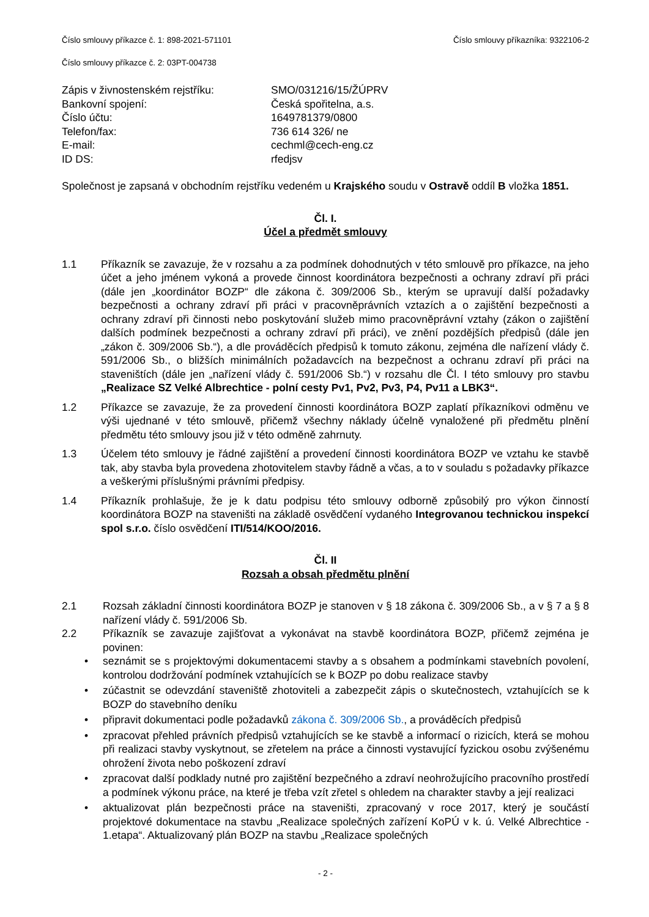Číslo smlouvy příkazce č. 1: 898-2021-571101 Číslo smlouvy příkazníka: 9322106-2
Číslo smlouvy příkazce č. 2: 03PT-004738
Zápis v živnostenském rejstříku:
SMO/031216/15/ŽÚPRV
Bankovní spojení:
Česká spořitelna, a.s.
Číslo účtu:
1649781379/0800
Telefon/fax:
736 614 326/ ne
E-mail:
cechml@cech-eng.cz
ID DS:
rfedjsv
Společnost je zapsaná v obchodním rejstříku vedeném u Krajského soudu v Ostravě oddíl B vložka 1851.
Čl. I.
Účel a předmět smlouvy
1.1 Příkazník se zavazuje, že v rozsahu a za podmínek dohodnutých v této smlouvě pro příkazce, na jeho účet a jeho jménem vykoná a provede činnost koordinátora bezpečnosti a ochrany zdraví při práci (dále jen „koordinátor BOZP“ dle zákona č. 309/2006 Sb., kterým se upravují další požadavky bezpečnosti a ochrany zdraví při práci v pracovněprávních vztazích a o zajištění bezpečnosti a ochrany zdraví při činnosti nebo poskytování služeb mimo pracovněprávní vztahy (zákon o zajištění dalších podmínek bezpečnosti a ochrany zdraví při práci), ve znění pozdějších předpisů (dále jen „zákon č. 309/2006 Sb.“), a dle prováděcích předpisů k tomuto zákonu, zejména dle nařízení vlády č. 591/2006 Sb., o bližších minimálních požadavcích na bezpečnost a ochranu zdraví při práci na staveništích (dále jen „nařízení vlády č. 591/2006 Sb.“) v rozsahu dle Čl. I této smlouvy pro stavbu „Realizace SZ Velké Albrechtice - polní cesty Pv1, Pv2, Pv3, P4, Pv11 a LBK3“.
1.2 Příkazce se zavazuje, že za provedení činnosti koordinátora BOZP zaplatí příkazníkovi odměnu ve výši ujednané v této smlouvě, přičemž všechny náklady účelně vynaložené při předmětu plnění předmětu této smlouvy jsou již v této odměně zahrnuty.
1.3 Účelem této smlouvy je řádné zajištění a provedení činnosti koordinátora BOZP ve vztahu ke stavbě tak, aby stavba byla provedena zhotovitelem stavby řádně a včas, a to v souladu s požadavky příkazce a veškerými příslušnými právními předpisy.
1.4 Příkazník prohlašuje, že je k datu podpisu této smlouvy odborně způsobilý pro výkon činností koordinátora BOZP na staveništi na základě osvědčení vydaného Integrovanou technickou inspekcí spol s.r.o. číslo osvědčení ITI/514/KOO/2016.
Čl. II
Rozsah a obsah předmětu plnění
2.1 Rozsah základní činnosti koordinátora BOZP je stanoven v § 18 zákona č. 309/2006 Sb., a v § 7 a § 8 nařízení vlády č. 591/2006 Sb.
2.2 Příkazník se zavazuje zajišťovat a vykonávat na stavbě koordinátora BOZP, přičemž zejména je povinen:
• seznámit se s projektovými dokumentacemi stavby a s obsahem a podmínkami stavebních povolení, kontrolou dodržování podmínek vztahujících se k BOZP po dobu realizace stavby
• zúčastnit se odevzdání staveniště zhotoviteli a zabezpečit zápis o skutečnostech, vztahujících se k BOZP do stavebního deníku
• připravit dokumentaci podle požadavků zákona č. 309/2006 Sb., a prováděcích předpisů
• zpracovat přehled právních předpisů vztahujících se ke stavbě a informací o rizicích, která se mohou při realizaci stavby vyskytnout, se zřetelem na práce a činnosti vystavující fyzickou osobu zvýšenému ohrožení života nebo poškození zdraví
• zpracovat další podklady nutné pro zajištění bezpečného a zdraví neohrožujícího pracovního prostředí a podmínek výkonu práce, na které je třeba vzít zřetel s ohledem na charakter stavby a její realizaci
• aktualizovat plán bezpečnosti práce na staveništi, zpracovaný v roce 2017, který je součástí projektové dokumentace na stavbu „Realizace společných zařízení KoPÚ v k. ú. Velké Albrechtice - 1.etapa“. Aktualizovaný plán BOZP na stavbu „Realizace společných
- 2 -